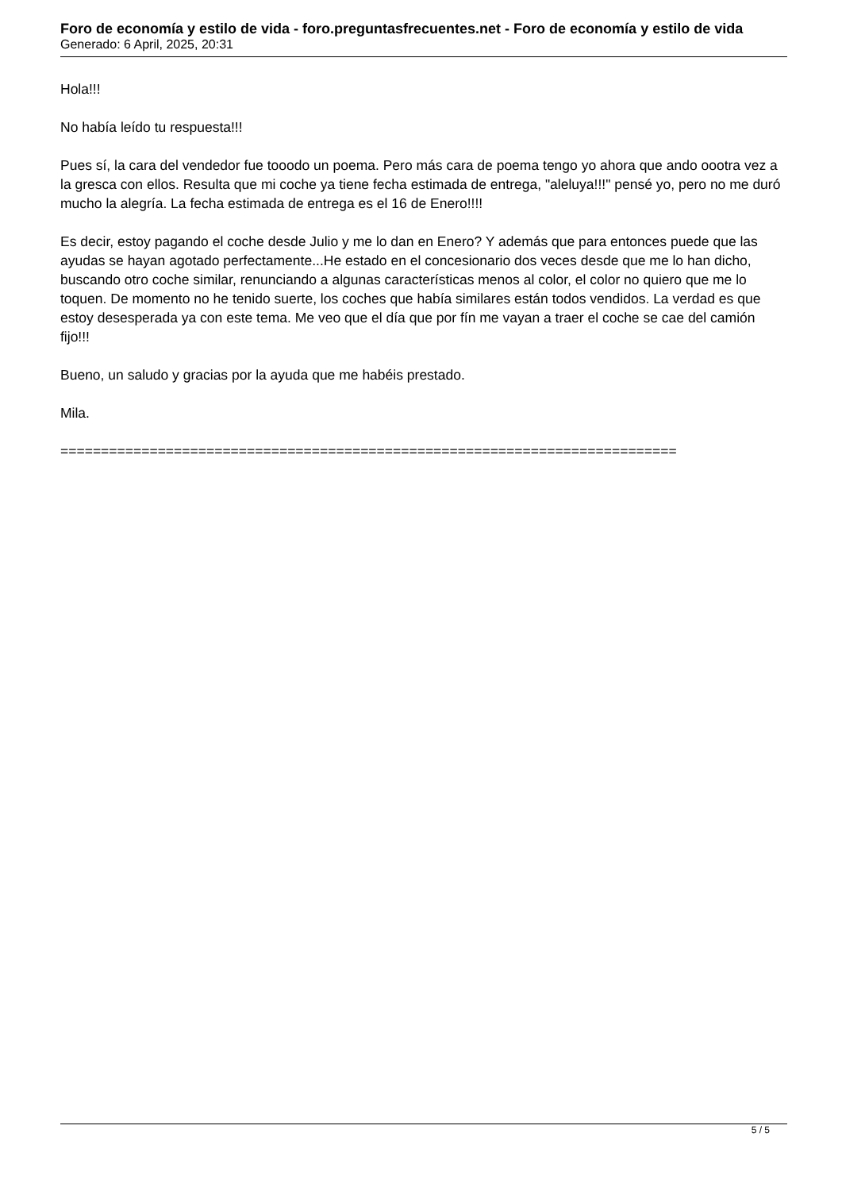Foro de economía y estilo de vida - foro.preguntasfrecuentes.net - Foro de economía y estilo de vida
Generado: 6 April, 2025, 20:31
Hola!!!
No había leído tu respuesta!!!
Pues sí, la cara del vendedor fue tooodo un poema. Pero más cara de poema tengo yo ahora que ando oootra vez a la gresca con ellos. Resulta que mi coche ya tiene fecha estimada de entrega, "aleluya!!!" pensé yo, pero no me duró mucho la alegría. La fecha estimada de entrega es el 16 de Enero!!!!
Es decir, estoy pagando el coche desde Julio y me lo dan en Enero? Y además que para entonces puede que las ayudas se hayan agotado perfectamente...He estado en el concesionario dos veces desde que me lo han dicho, buscando otro coche similar, renunciando a algunas características menos al color, el color no quiero que me lo toquen. De momento no he tenido suerte, los coches que había similares están todos vendidos. La verdad es que estoy desesperada ya con este tema. Me veo que el día que por fín me vayan a traer el coche se cae del camión fijo!!!
Bueno, un saludo y gracias por la ayuda que me habéis prestado.
Mila.
============================================================================
5 / 5